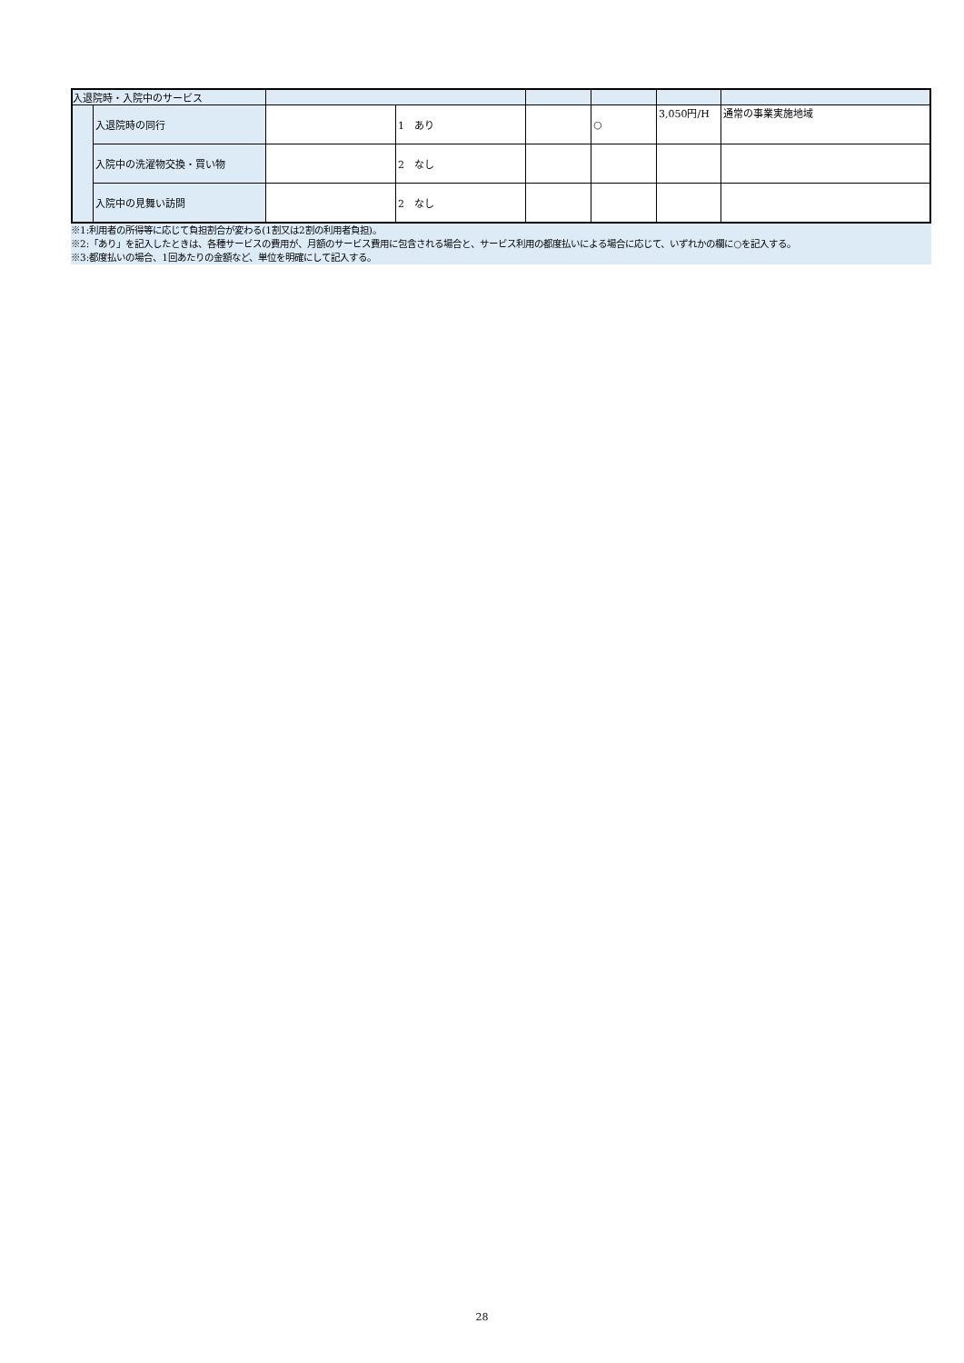| 入退院時・入院中のサービス | | | | | | | |
| | 入退院時の同行 | | 1 あり | | ○ | 3,050円/H | 通常の事業実施地域 |
| | 入院中の洗濯物交換・買い物 | | 2 なし | | | | |
| | 入院中の見舞い訪問 | | 2 なし | | | | |
※1:利用者の所得等に応じて負担割合が変わる(1割又は2割の利用者負担)。
※2:「あり」を記入したときは、各種サービスの費用が、月額のサービス費用に包含される場合と、サービス利用の都度払いによる場合に応じて、いずれかの欄に○を記入する。
※3:都度払いの場合、1回あたりの金額など、単位を明確にして記入する。
28